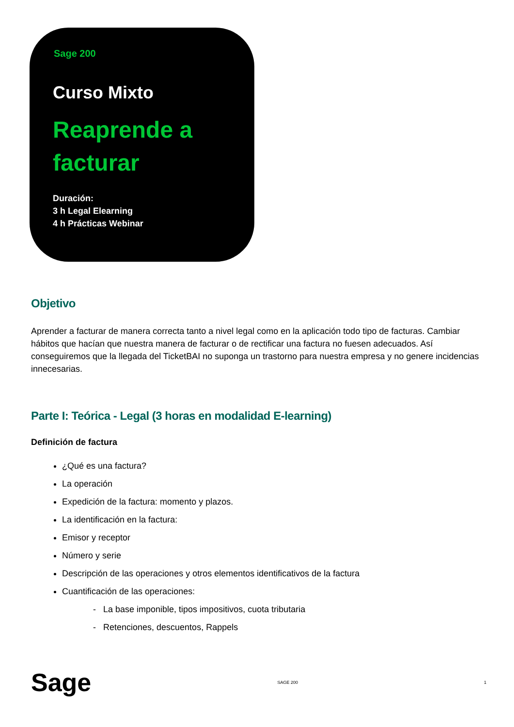Sage 200
Curso Mixto
Reaprende a
facturar
Duración:
3 h Legal Elearning
4 h Prácticas Webinar
Objetivo
Aprender a facturar de manera correcta tanto a nivel legal como en la aplicación todo tipo de facturas. Cambiar hábitos que hacían que nuestra manera de facturar o de rectificar una factura no fuesen adecuados. Así conseguiremos que la llegada del TicketBAI no suponga un trastorno para nuestra empresa y no genere incidencias innecesarias.
Parte I: Teórica - Legal (3 horas en modalidad E-learning)
Definición de factura
¿Qué es una factura?
La operación
Expedición de la factura: momento y plazos.
La identificación en la factura:
Emisor y receptor
Número y serie
Descripción de las operaciones y otros elementos identificativos de la factura
Cuantificación de las operaciones:
- La base imponible, tipos impositivos, cuota tributaria
- Retenciones, descuentos, Rappels
Sage SAGE 200 1